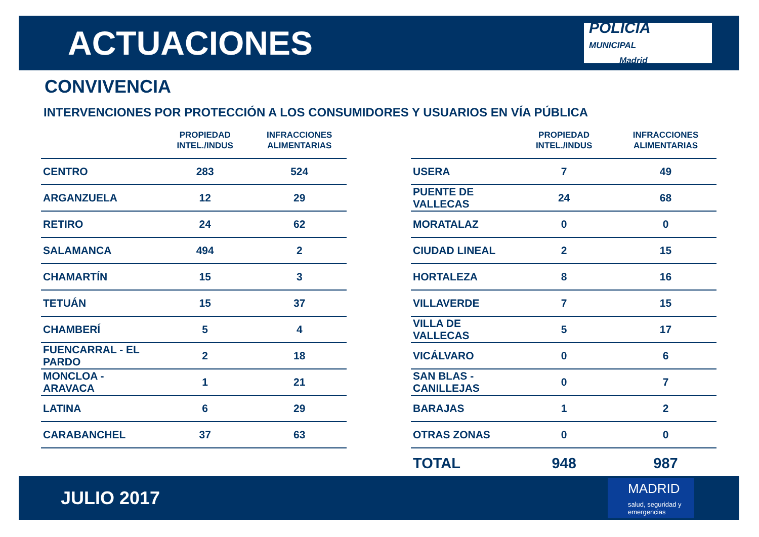ACTUACIONES
POLICÍA
MUNICIPAL
Madrid
CONVIVENCIA
INTERVENCIONES POR PROTECCIÓN A LOS CONSUMIDORES Y USUARIOS EN VÍA PÚBLICA
| | PROPIEDAD INTEL./INDUS | INFRACCIONES ALIMENTARIAS |
| --- | --- | --- |
| CENTRO | 283 | 524 |
| ARGANZUELA | 12 | 29 |
| RETIRO | 24 | 62 |
| SALAMANCA | 494 | 2 |
| CHAMARTÍN | 15 | 3 |
| TETUÁN | 15 | 37 |
| CHAMBERÍ | 5 | 4 |
| FUENCARRAL - EL PARDO | 2 | 18 |
| MONCLOA - ARAVACA | 1 | 21 |
| LATINA | 6 | 29 |
| CARABANCHEL | 37 | 63 |
| | PROPIEDAD INTEL./INDUS | INFRACCIONES ALIMENTARIAS |
| --- | --- | --- |
| USERA | 7 | 49 |
| PUENTE DE VALLECAS | 24 | 68 |
| MORATALAZ | 0 | 0 |
| CIUDAD LINEAL | 2 | 15 |
| HORTALEZA | 8 | 16 |
| VILLAVERDE | 7 | 15 |
| VILLA DE VALLECAS | 5 | 17 |
| VICÁLVARO | 0 | 6 |
| SAN BLAS - CANILLEJAS | 0 | 7 |
| BARAJAS | 1 | 2 |
| OTRAS ZONAS | 0 | 0 |
| TOTAL | 948 | 987 |
JULIO 2017
MADRID
salud, seguridad y emergencias